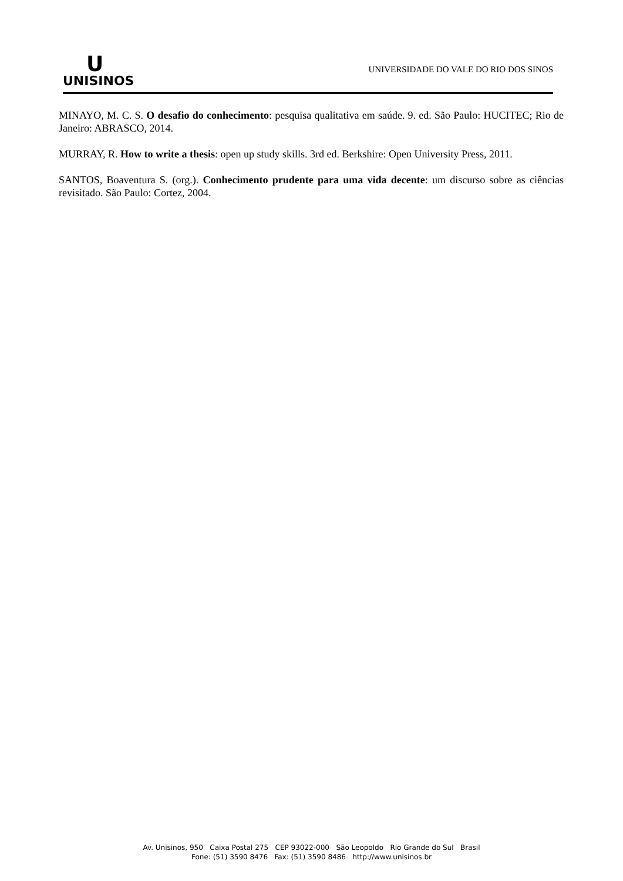U
UNISINOS
UNIVERSIDADE DO VALE DO RIO DOS SINOS
MINAYO, M. C. S. O desafio do conhecimento: pesquisa qualitativa em saúde. 9. ed. São Paulo: HUCITEC; Rio de Janeiro: ABRASCO, 2014.
MURRAY, R. How to write a thesis: open up study skills. 3rd ed. Berkshire: Open University Press, 2011.
SANTOS, Boaventura S. (org.). Conhecimento prudente para uma vida decente: um discurso sobre as ciências revisitado. São Paulo: Cortez, 2004.
Av. Unisinos, 950 Caixa Postal 275 CEP 93022-000 São Leopoldo Rio Grande do Sul Brasil
Fone: (51) 3590 8476 Fax: (51) 3590 8486 http://www.unisinos.br